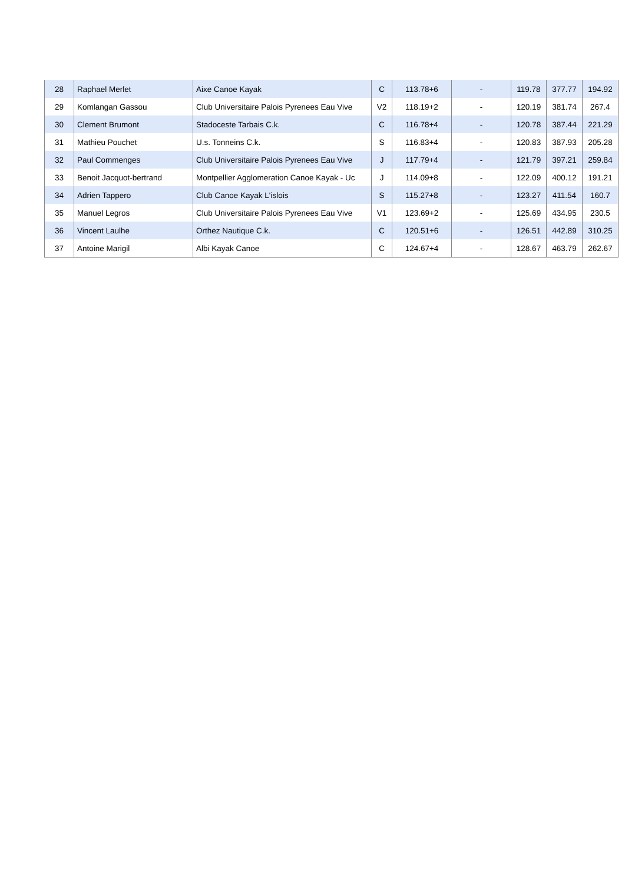| 28 | Raphael Merlet | Aixe Canoe Kayak | C | 113.78+6 | - | 119.78 | 377.77 | 194.92 |
| 29 | Komlangan Gassou | Club Universitaire Palois Pyrenees Eau Vive | V2 | 118.19+2 | - | 120.19 | 381.74 | 267.4 |
| 30 | Clement Brumont | Stadoceste Tarbais C.k. | C | 116.78+4 | - | 120.78 | 387.44 | 221.29 |
| 31 | Mathieu Pouchet | U.s. Tonneins C.k. | S | 116.83+4 | - | 120.83 | 387.93 | 205.28 |
| 32 | Paul Commenges | Club Universitaire Palois Pyrenees Eau Vive | J | 117.79+4 | - | 121.79 | 397.21 | 259.84 |
| 33 | Benoit Jacquot-bertrand | Montpellier Agglomeration Canoe Kayak - Uc | J | 114.09+8 | - | 122.09 | 400.12 | 191.21 |
| 34 | Adrien Tappero | Club Canoe Kayak L'islois | S | 115.27+8 | - | 123.27 | 411.54 | 160.7 |
| 35 | Manuel Legros | Club Universitaire Palois Pyrenees Eau Vive | V1 | 123.69+2 | - | 125.69 | 434.95 | 230.5 |
| 36 | Vincent Laulhe | Orthez Nautique C.k. | C | 120.51+6 | - | 126.51 | 442.89 | 310.25 |
| 37 | Antoine Marigil | Albi Kayak Canoe | C | 124.67+4 | - | 128.67 | 463.79 | 262.67 |